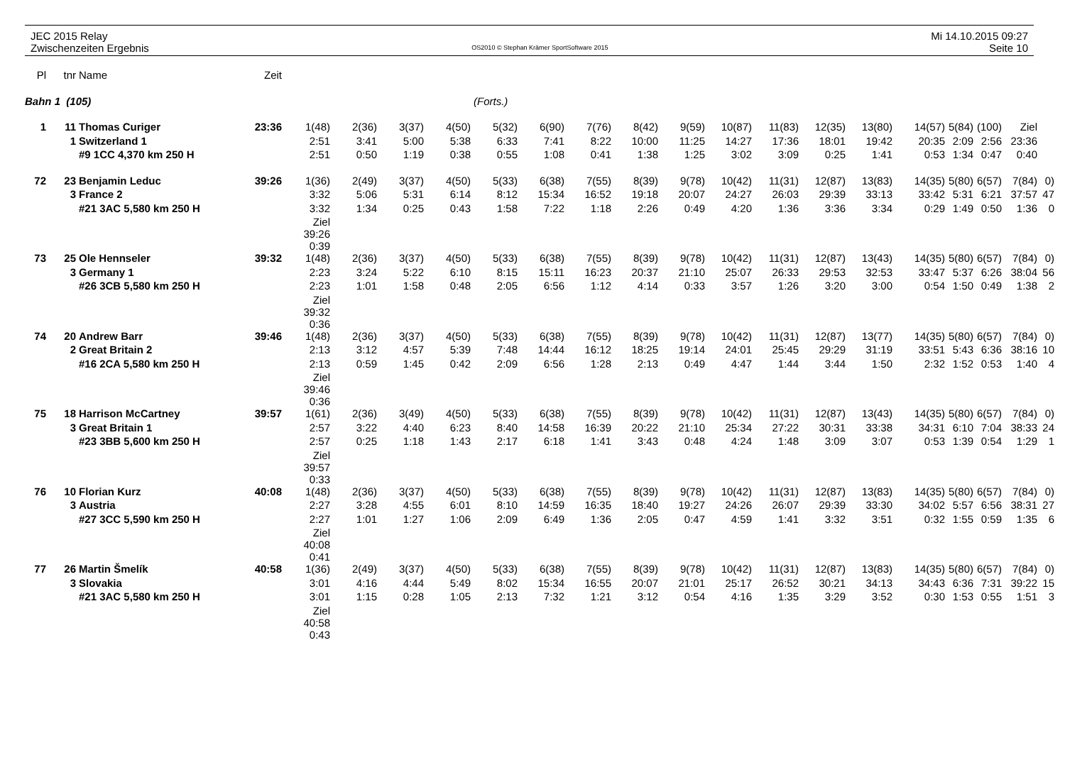JEC 2015 Relay
Zwischenzeiten Ergebnis
OS2010 © Stephan Krämer SportSoftware 2015
Mi 14.10.2015 09:27
Seite 10
| Pl | tnr | Name | Zeit | | | | | | | | | | | | | | | | | | |
| Bahn 1 (105) | | | | | | | | (Forts.) | | | | | | | | | | | | | |
| 1 | 11 | Thomas Curiger | 23:36 | 1(48) | 2(36) | 3(37) | 4(50) | 5(32) | 6(90) | 7(76) | 8(42) | 9(59) | 10(87) | 11(83) | 12(35) | 13(80) | 14(57) | 5(84) | (100) | Ziel | |
| | 1 | Switzerland 1 | | 2:51 | 3:41 | 5:00 | 5:38 | 6:33 | 7:41 | 8:22 | 10:00 | 11:25 | 14:27 | 17:36 | 18:01 | 19:42 | 20:35 | 2:09 | 2:56 | 23:36 | |
| | | #9 1CC 4,370 km 250 H | | 2:51 | 0:50 | 1:19 | 0:38 | 0:55 | 1:08 | 0:41 | 1:38 | 1:25 | 3:02 | 3:09 | 0:25 | 1:41 | 0:53 | 1:34 | 0:47 | 0:40 | |
| 72 | 23 | Benjamin Leduc | 39:26 | 1(36) | 2(49) | 3(37) | 4(50) | 5(33) | 6(38) | 7(55) | 8(39) | 9(78) | 10(42) | 11(31) | 12(87) | 13(83) | 14(35) | 5(80) | 6(57) | 7(84) | 0) |
| | 3 | France 2 | | 3:32 | 5:06 | 5:31 | 6:14 | 8:12 | 15:34 | 16:52 | 19:18 | 20:07 | 24:27 | 26:03 | 29:39 | 33:13 | 33:42 | 5:31 | 6:21 | 37:57 | 47 |
| | | #21 3AC 5,580 km 250 H | | 3:32 | 1:34 | 0:25 | 0:43 | 1:58 | 7:22 | 1:18 | 2:26 | 0:49 | 4:20 | 1:36 | 3:36 | 3:34 | 0:29 | 1:49 | 0:50 | 1:36 | 0 |
| | | | | Ziel 39:26 0:39 | | | | | | | | | | | | | | | | | |
| 73 | 25 | Ole Hennseler | 39:32 | 1(48) | 2(36) | 3(37) | 4(50) | 5(33) | 6(38) | 7(55) | 8(39) | 9(78) | 10(42) | 11(31) | 12(87) | 13(43) | 14(35) | 5(80) | 6(57) | 7(84) | 0) |
| | 3 | Germany 1 | | 2:23 | 3:24 | 5:22 | 6:10 | 8:15 | 15:11 | 16:23 | 20:37 | 21:10 | 25:07 | 26:33 | 29:53 | 32:53 | 33:47 | 5:37 | 6:26 | 38:04 | 56 |
| | | #26 3CB 5,580 km 250 H | | 2:23 | 1:01 | 1:58 | 0:48 | 2:05 | 6:56 | 1:12 | 4:14 | 0:33 | 3:57 | 1:26 | 3:20 | 3:00 | 0:54 | 1:50 | 0:49 | 1:38 | 2 |
| | | | | Ziel 39:32 0:36 | | | | | | | | | | | | | | | | | |
| 74 | 20 | Andrew Barr | 39:46 | 1(48) | 2(36) | 3(37) | 4(50) | 5(33) | 6(38) | 7(55) | 8(39) | 9(78) | 10(42) | 11(31) | 12(87) | 13(77) | 14(35) | 5(80) | 6(57) | 7(84) | 0) |
| | 2 | Great Britain 2 | | 2:13 | 3:12 | 4:57 | 5:39 | 7:48 | 14:44 | 16:12 | 18:25 | 19:14 | 24:01 | 25:45 | 29:29 | 31:19 | 33:51 | 5:43 | 6:36 | 38:16 | 10 |
| | | #16 2CA 5,580 km 250 H | | 2:13 | 0:59 | 1:45 | 0:42 | 2:09 | 6:56 | 1:28 | 2:13 | 0:49 | 4:47 | 1:44 | 3:44 | 1:50 | 2:32 | 1:52 | 0:53 | 1:40 | 4 |
| | | | | Ziel 39:46 0:36 | | | | | | | | | | | | | | | | | |
| 75 | 18 | Harrison McCartney | 39:57 | 1(61) | 2(36) | 3(49) | 4(50) | 5(33) | 6(38) | 7(55) | 8(39) | 9(78) | 10(42) | 11(31) | 12(87) | 13(43) | 14(35) | 5(80) | 6(57) | 7(84) | 0) |
| | 3 | Great Britain 1 | | 2:57 | 3:22 | 4:40 | 6:23 | 8:40 | 14:58 | 16:39 | 20:22 | 21:10 | 25:34 | 27:22 | 30:31 | 33:38 | 34:31 | 6:10 | 7:04 | 38:33 | 24 |
| | | #23 3BB 5,600 km 250 H | | 2:57 | 0:25 | 1:18 | 1:43 | 2:17 | 6:18 | 1:41 | 3:43 | 0:48 | 4:24 | 1:48 | 3:09 | 3:07 | 0:53 | 1:39 | 0:54 | 1:29 | 1 |
| | | | | Ziel 39:57 0:33 | | | | | | | | | | | | | | | | | |
| 76 | 10 | Florian Kurz | 40:08 | 1(48) | 2(36) | 3(37) | 4(50) | 5(33) | 6(38) | 7(55) | 8(39) | 9(78) | 10(42) | 11(31) | 12(87) | 13(83) | 14(35) | 5(80) | 6(57) | 7(84) | 0) |
| | 3 | Austria | | 2:27 | 3:28 | 4:55 | 6:01 | 8:10 | 14:59 | 16:35 | 18:40 | 19:27 | 24:26 | 26:07 | 29:39 | 33:30 | 34:02 | 5:57 | 6:56 | 38:31 | 27 |
| | | #27 3CC 5,590 km 250 H | | 2:27 | 1:01 | 1:27 | 1:06 | 2:09 | 6:49 | 1:36 | 2:05 | 0:47 | 4:59 | 1:41 | 3:32 | 3:51 | 0:32 | 1:55 | 0:59 | 1:35 | 6 |
| | | | | Ziel 40:08 0:41 | | | | | | | | | | | | | | | | | |
| 77 | 26 | Martin Šmelík | 40:58 | 1(36) | 2(49) | 3(37) | 4(50) | 5(33) | 6(38) | 7(55) | 8(39) | 9(78) | 10(42) | 11(31) | 12(87) | 13(83) | 14(35) | 5(80) | 6(57) | 7(84) | 0) |
| | 3 | Slovakia | | 3:01 | 4:16 | 4:44 | 5:49 | 8:02 | 15:34 | 16:55 | 20:07 | 21:01 | 25:17 | 26:52 | 30:21 | 34:13 | 34:43 | 6:36 | 7:31 | 39:22 | 15 |
| | | #21 3AC 5,580 km 250 H | | 3:01 | 1:15 | 0:28 | 1:05 | 2:13 | 7:32 | 1:21 | 3:12 | 0:54 | 4:16 | 1:35 | 3:29 | 3:52 | 0:30 | 1:53 | 0:55 | 1:51 | 3 |
| | | | | Ziel 40:58 0:43 | | | | | | | | | | | | | | | | | |